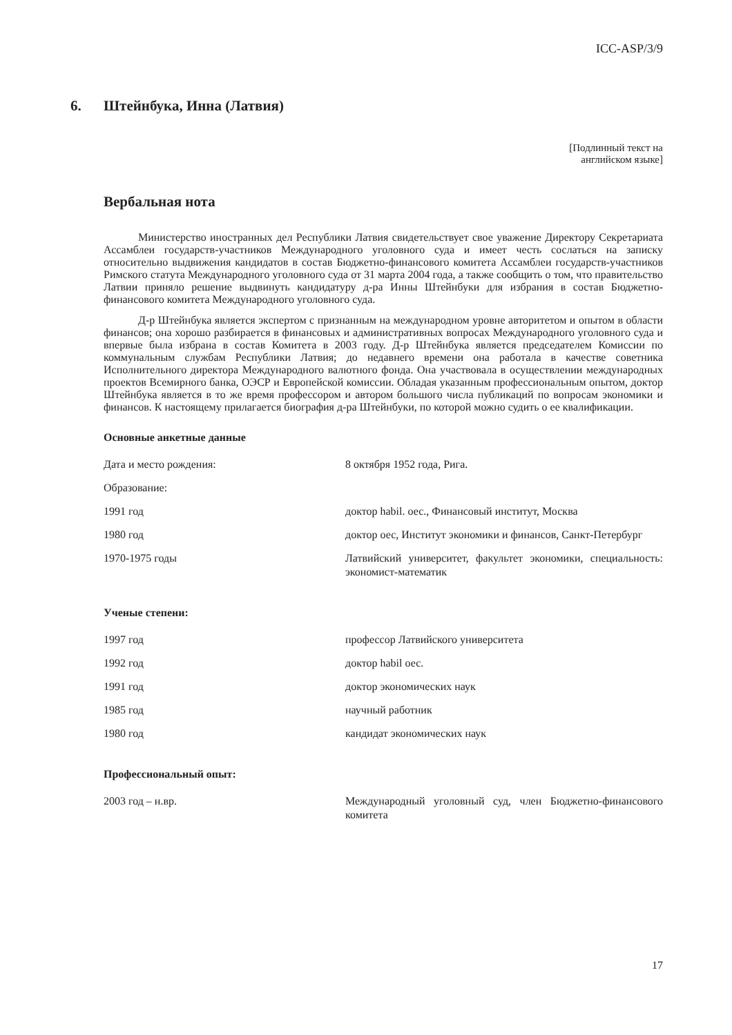ICC-ASP/3/9
6. Штейнбука, Инна (Латвия)
[Подлинный текст на
английском языке]
Вербальная нота
Министерство иностранных дел Республики Латвия свидетельствует свое уважение Директору Секретариата Ассамблеи государств-участников Международного уголовного суда и имеет честь сослаться на записку относительно выдвижения кандидатов в состав Бюджетно-финансового комитета Ассамблеи государств-участников Римского статута Международного уголовного суда от 31 марта 2004 года, а также сообщить о том, что правительство Латвии приняло решение выдвинуть кандидатуру д-ра Инны Штейнбуки для избрания в состав Бюджетно-финансового комитета Международного уголовного суда.
Д-р Штейнбука является экспертом с признанным на международном уровне авторитетом и опытом в области финансов; она хорошо разбирается в финансовых и административных вопросах Международного уголовного суда и впервые была избрана в состав Комитета в 2003 году. Д-р Штейнбука является председателем Комиссии по коммунальным службам Республики Латвия; до недавнего времени она работала в качестве советника Исполнительного директора Международного валютного фонда. Она участвовала в осуществлении международных проектов Всемирного банка, ОЭСР и Европейской комиссии. Обладая указанным профессиональным опытом, доктор Штейнбука является в то же время профессором и автором большого числа публикаций по вопросам экономики и финансов. К настоящему прилагается биография д-ра Штейнбуки, по которой можно судить о ее квалификации.
Основные анкетные данные
| Дата и место рождения: | 8 октября 1952 года, Рига. |
| Образование: | |
| 1991 год | доктор habil. оес., Финансовый институт, Москва |
| 1980 год | доктор оес, Институт экономики и финансов, Санкт-Петербург |
| 1970-1975 годы | Латвийский университет, факультет экономики, специальность: экономист-математик |
Ученые степени:
| 1997 год | профессор Латвийского университета |
| 1992 год | доктор habil оес. |
| 1991 год | доктор экономических наук |
| 1985 год | научный работник |
| 1980 год | кандидат экономических наук |
Профессиональный опыт:
| 2003 год – н.вр. | Международный уголовный суд, член Бюджетно-финансового комитета |
17